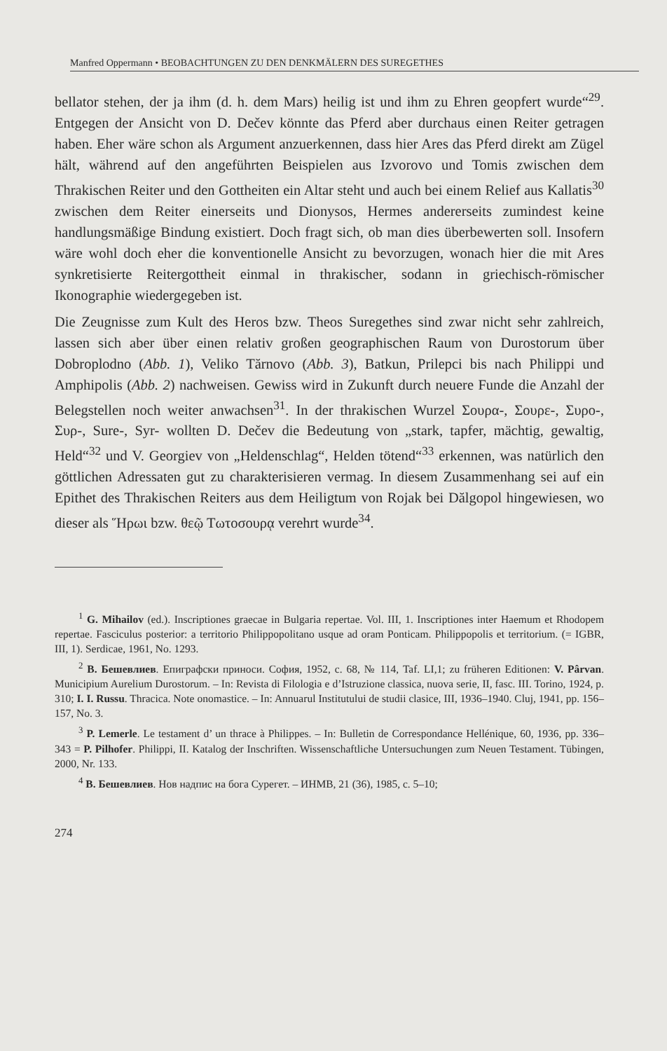Manfred Oppermann • BEOBACHTUNGEN ZU DEN DENKMÄLERN DES SUREGETHES
bellator stehen, der ja ihm (d. h. dem Mars) heilig ist und ihm zu Ehren geopfert wurde“<sup>29</sup>. Entgegen der Ansicht von D. Dečev könnte das Pferd aber durchaus einen Reiter getragen haben. Eher wäre schon als Argument anzuerkennen, dass hier Ares das Pferd direkt am Zügel hält, während auf den angeführten Beispielen aus Izvorovo und Tomis zwischen dem Thrakischen Reiter und den Gottheiten ein Altar steht und auch bei einem Relief aus Kallatis<sup>30</sup> zwischen dem Reiter einerseits und Dionysos, Hermes andererseits zumindest keine handlungsmäßige Bindung existiert. Doch fragt sich, ob man dies überbewerten soll. Insofern wäre wohl doch eher die konventionelle Ansicht zu bevorzugen, wonach hier die mit Ares synkretisierte Reitergottheit einmal in thrakischer, sodann in griechisch-römischer Ikonographie wiedergegeben ist.
Die Zeugnisse zum Kult des Heros bzw. Theos Suregethes sind zwar nicht sehr zahlreich, lassen sich aber über einen relativ großen geographischen Raum von Durostorum über Dobroplodno (Abb. 1), Veliko Tărnovo (Abb. 3), Batkun, Prilepci bis nach Philippi und Amphipolis (Abb. 2) nachweisen. Gewiss wird in Zukunft durch neuere Funde die Anzahl der Belegstellen noch weiter anwachsen<sup>31</sup>. In der thrakischen Wurzel Σουρα-, Σουρε-, Συρο-, Συρ-, Sure-, Syr- wollten D. Dečev die Bedeutung von „stark, tapfer, mächtig, gewaltig, Held“<sup>32</sup> und V. Georgiev von „Heldenschlag“, Helden tötend“<sup>33</sup> erkennen, was natürlich den göttlichen Adressaten gut zu charakterisieren vermag. In diesem Zusammenhang sei auf ein Epithet des Thrakischen Reiters aus dem Heiligtum von Rojak bei Dălgopol hingewiesen, wo dieser als Ἥρωι bzw. θεῷ Τωτοσουρᾳ verehrt wurde<sup>34</sup>.
<sup>1</sup> G. Mihailov (ed.). Inscriptiones graecae in Bulgaria repertae. Vol. III, 1. Inscriptiones inter Haemum et Rhodopem repertae. Fasciculus posterior: a territorio Philippopolitano usque ad oram Ponticam. Philippopolis et territorium. (= IGBR, III, 1). Serdicae, 1961, No. 1293.
<sup>2</sup> В. Бешевлиев. Епиграфски приноси. София, 1952, с. 68, № 114, Taf. LI,1; zu früheren Editionen: V. Pârvan. Municipium Aurelium Durostorum. – In: Revista di Filologia e d’Istruzione classica, nuova serie, II, fasc. III. Torino, 1924, p. 310; I. I. Russu. Thracica. Note onomastice. – In: Annuarul Institutului de studii clasice, III, 1936–1940. Cluj, 1941, pp. 156–157, No. 3.
<sup>3</sup> P. Lemerle. Le testament d’ un thrace à Philippes. – In: Bulletin de Correspondance Hellénique, 60, 1936, pp. 336–343 = P. Pilhofer. Philippi, II. Katalog der Inschriften. Wissenschaftliche Untersuchungen zum Neuen Testament. Tübingen, 2000, Nr. 133.
<sup>4</sup> В. Бешевлиев. Нов надпис на бога Сурегет. – ИНМВ, 21 (36), 1985, с. 5–10;
274